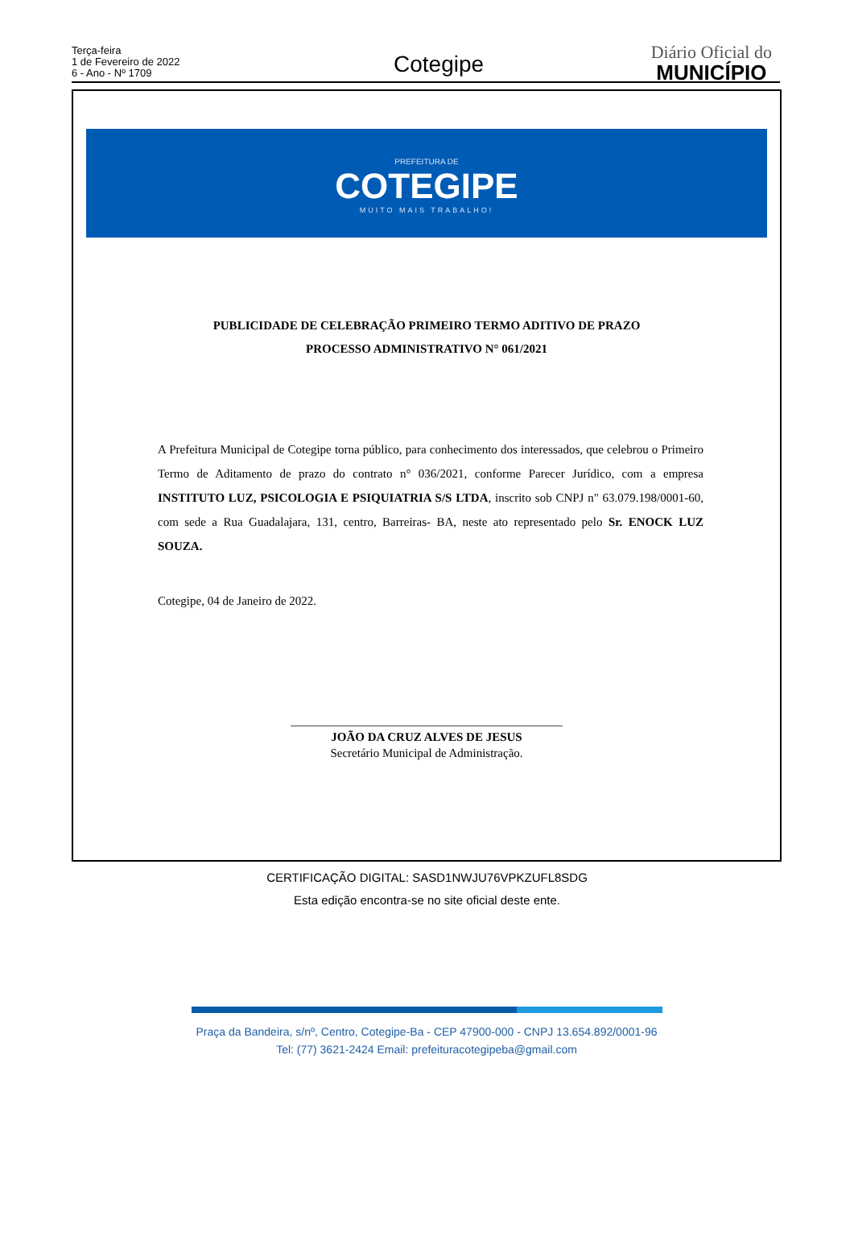Terça-feira
1 de Fevereiro de 2022
6 - Ano - Nº 1709
Cotegipe
Diário Oficial do
MUNICÍPIO
PREFEITURA DE
COTEGIPE
MUITO MAIS TRABALHO!
PUBLICIDADE DE CELEBRAÇÃO PRIMEIRO TERMO ADITIVO DE PRAZO
PROCESSO ADMINISTRATIVO N° 061/2021
A Prefeitura Municipal de Cotegipe torna público, para conhecimento dos interessados, que celebrou o Primeiro Termo de Aditamento de prazo do contrato n° 036/2021, conforme Parecer Jurídico, com a empresa INSTITUTO LUZ, PSICOLOGIA E PSIQUIATRIA S/S LTDA, inscrito sob CNPJ n" 63.079.198/0001-60, com sede a Rua Guadalajara, 131, centro, Barreiras- BA, neste ato representado pelo Sr. ENOCK LUZ SOUZA.
Cotegipe, 04 de Janeiro de 2022.
_____________________________________________
JOÃO DA CRUZ ALVES DE JESUS
Secretário Municipal de Administração.
Praça da Bandeira, s/nº, Centro, Cotegipe-Ba - CEP 47900-000 - CNPJ 13.654.892/0001-96
Tel: (77) 3621-2424 Email: prefeituracotegipeba@gmail.com
CERTIFICAÇÃO DIGITAL: SASD1NWJU76VPKZUFL8SDG
Esta edição encontra-se no site oficial deste ente.